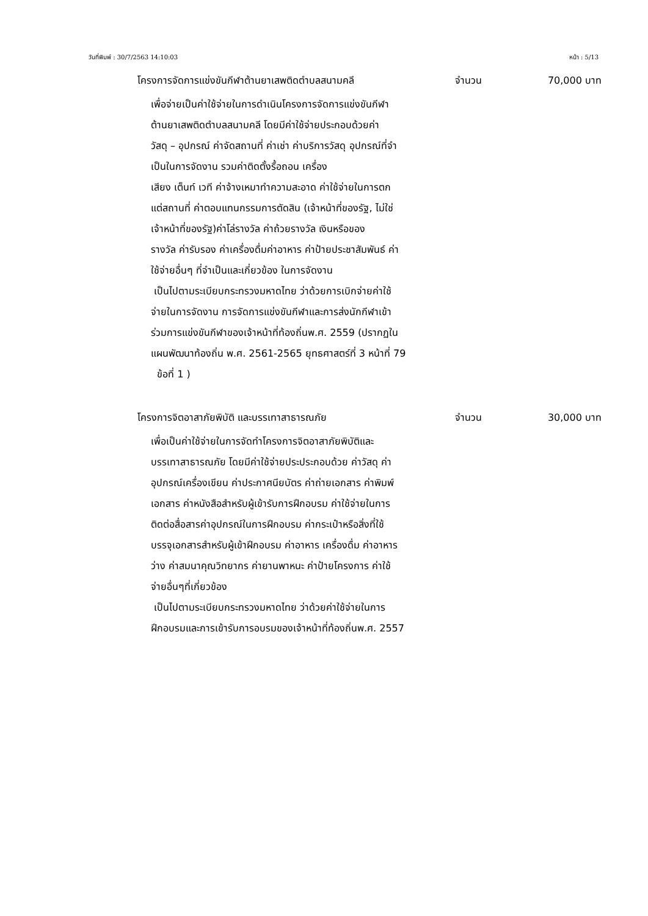วันที่พิมพ์ : 30/7/2563 14:10:03 หน้า : 5/13
โครงการจัดการแข่งขันกีฬาต้านยาเสพติดตำบลสนามคลี จำนวน 70,000 บาท
เพื่อจ่ายเป็นค่าใช้จ่ายในการดำเนินโครงการจัดการแข่งขันกีฬา
ต้านยาเสพติดตำบลสนามคลี โดยมีค่าใช้จ่ายประกอบด้วยค่า
วัสดุ – อุปกรณ์ ค่าจัดสถานที่ ค่าเช่า ค่าบริการวัสดุ อุปกรณ์ที่จำ
เป็นในการจัดงาน รวมค่าติดตั้งรื้อถอน เครื่อง
เสียง เต็นท์ เวที ค่าจ้างเหมาทำความสะอาด ค่าใช้จ่ายในการตก
แต่สถานที่ ค่าตอบแทนกรรมการตัดสิน (เจ้าหน้าที่ของรัฐ, ไม่ใช่
เจ้าหน้าที่ของรัฐ)ค่าโล่รางวัล ค่าถ้วยรางวัล เงินหรือของ
รางวัล ค่ารับรอง ค่าเครื่องดื่มค่าอาหาร ค่าป้ายประชาสัมพันธ์ ค่า
ใช้จ่ายอื่นๆ ที่จำเป็นและเกี่ยวข้อง ในการจัดงาน
เป็นไปตามระเบียบกระทรวงมหาดไทย ว่าด้วยการเบิกจ่ายค่าใช้
จ่ายในการจัดงาน การจัดการแข่งขันกีฬาและการส่งนักกีฬาเข้า
ร่วมการแข่งขันกีฬาของเจ้าหน้าที่ท้องถิ่นพ.ศ. 2559 (ปรากฏใน
แผนพัฒนาท้องถิ่น พ.ศ. 2561-2565 ยุทธศาสตร์ที่ 3 หน้าที่ 79
ข้อที่ 1 )
โครงการจิตอาสาภัยพิบัติ และบรรเทาสาธารณภัย จำนวน 30,000 บาท
เพื่อเป็นค่าใช้จ่ายในการจัดทำโครงการจิตอาสาภัยพิบัติและ
บรรเทาสาธารณภัย โดยมีค่าใช้จ่ายประประกอบด้วย ค่าวัสดุ ค่า
อุปกรณ์เครื่องเขียน ค่าประกาศนียบัตร ค่าถ่ายเอกสาร ค่าพิมพ์
เอกสาร ค่าหนังสือสำหรับผู้เข้ารับการฝึกอบรม ค่าใช้จ่ายในการ
ติดต่อสื่อสารค่าอุปกรณ์ในการฝึกอบรม ค่ากระเป๋าหรือสิ่งที่ใช้
บรรจุเอกสารสำหรับผู้เข้าฝึกอบรม ค่าอาหาร เครื่องดื่ม ค่าอาหาร
ว่าง ค่าสมนาคุณวิทยากร ค่ายานพาหนะ ค่าป้ายโครงการ ค่าใช้
จ่ายอื่นๆที่เกี่ยวข้อง
เป็นไปตามระเบียบกระทรวงมหาดไทย ว่าด้วยค่าใช้จ่ายในการ
ฝึกอบรมและการเข้ารับการอบรมของเจ้าหน้าที่ท้องถิ่นพ.ศ. 2557